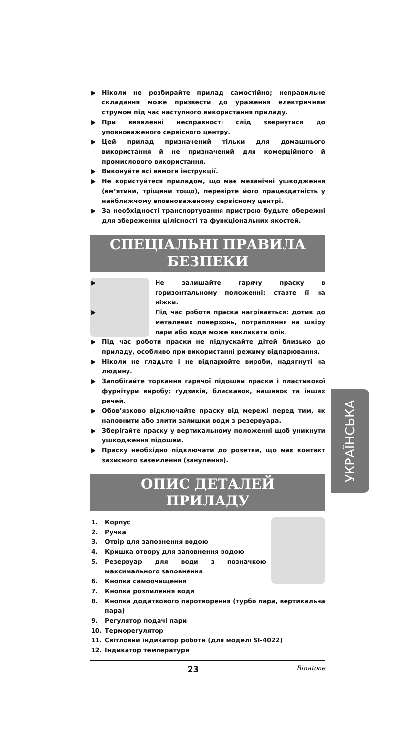▶ Ніколи не розбирайте прилад самостійно; неправильне складання може призвести до ураження електричним струмом під час наступного використання приладу.
▶ При виявленні несправності слід звернутися до уповноваженого сервісного центру.
▶ Цей прилад призначений тільки для домашнього використання й не призначений для комерційного й промислового використання.
▶ Виконуйте всі вимоги інструкції.
▶ Не користуйтеся приладом, що має механічні ушкодження (вм’ятини, тріщини тощо), перевірте його працездатність у найближчому вповноваженому сервісному центрі.
▶ За необхідності транспортування пристрою будьте обережні для збереження цілісності та функціональних якостей.
СПЕЦІАЛЬНІ ПРАВИЛА
БЕЗПЕКИ
▶ Не залишайте гарячу праску в горизонтальному положенні: ставте її на ніжки.
▶ Під час роботи праска нагрівається: дотик до металевих поверхонь, потрапляння на шкіру пари або води може викликати опік.
▶ Під час роботи праски не підпускайте дітей близько до приладу, особливо при використанні режиму відпарювання.
▶ Ніколи не гладьте і не відпарюйте вироби, надягнуті на людину.
▶ Запобігайте торкання гарячої підошви праски і пластикової фурнітури виробу: ґудзиків, блискавок, нашивок та інших речей.
▶ Обов’язково відключайте праску від мережі перед тим, як наповнити або злити залишки води з резервуара.
▶ Зберігайте праску у вертикальному положенні щоб уникнути ушкодження підошви.
▶ Праску необхідно підключати до розетки, що має контакт захисного заземлення (занулення).
ОПИС ДЕТАЛЕЙ
ПРИЛАДУ
1. Корпус
2. Ручка
3. Отвір для заповнення водою
4. Кришка отвору для заповнення водою
5. Резервуар для води з позначкою максимального заповнення
6. Кнопка самоочищення
7. Кнопка розпилення води
8. Кнопка додаткового паротворення (турбо пара, вертикальна пара)
9. Регулятор подачі пари
10. Терморегулятор
11. Світловий індикатор роботи (для моделі SI-4022)
12. Індикатор температури
23 Binatone
УКРАЇНСЬКА